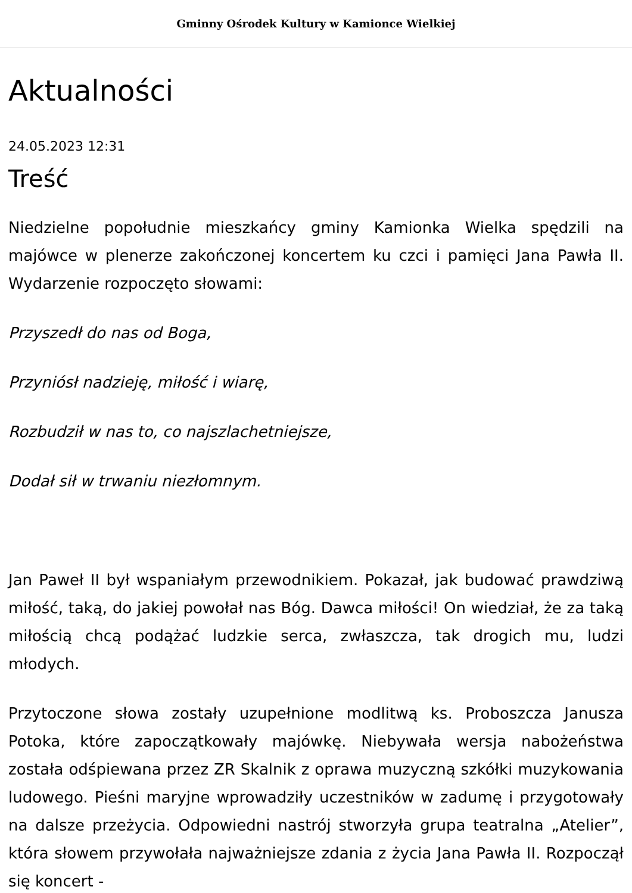Gminny Ośrodek Kultury w Kamionce Wielkiej
Aktualności
24.05.2023 12:31
Treść
Niedzielne popołudnie mieszkańcy gminy Kamionka Wielka spędzili na majówce w plenerze zakończonej koncertem ku czci i pamięci Jana Pawła II. Wydarzenie rozpoczęto słowami:
Przyszedł do nas od Boga,
Przyniósł nadzieję, miłość i wiarę,
Rozbudził w nas to, co najszlachetniejsze,
Dodał sił w trwaniu niezłomnym.
Jan Paweł II był wspaniałym przewodnikiem. Pokazał, jak budować prawdziwą miłość, taką, do jakiej powołał nas Bóg. Dawca miłości! On wiedział, że za taką miłością chcą podążać ludzkie serca, zwłaszcza, tak drogich mu, ludzi młodych.
Przytoczone słowa zostały uzupełnione modlitwą ks. Proboszcza Janusza Potoka, które zapoczątkowały majówkę. Niebywała wersja nabożeństwa została odśpiewana przez ZR Skalnik z oprawa muzyczną szkółki muzykowania ludowego. Pieśni maryjne wprowadziły uczestników w zadumę i przygotowały na dalsze przeżycia. Odpowiedni nastrój stworzyła grupa teatralna „Atelier”, która słowem przywołała najważniejsze zdania z życia Jana Pawła II. Rozpoczął się koncert -